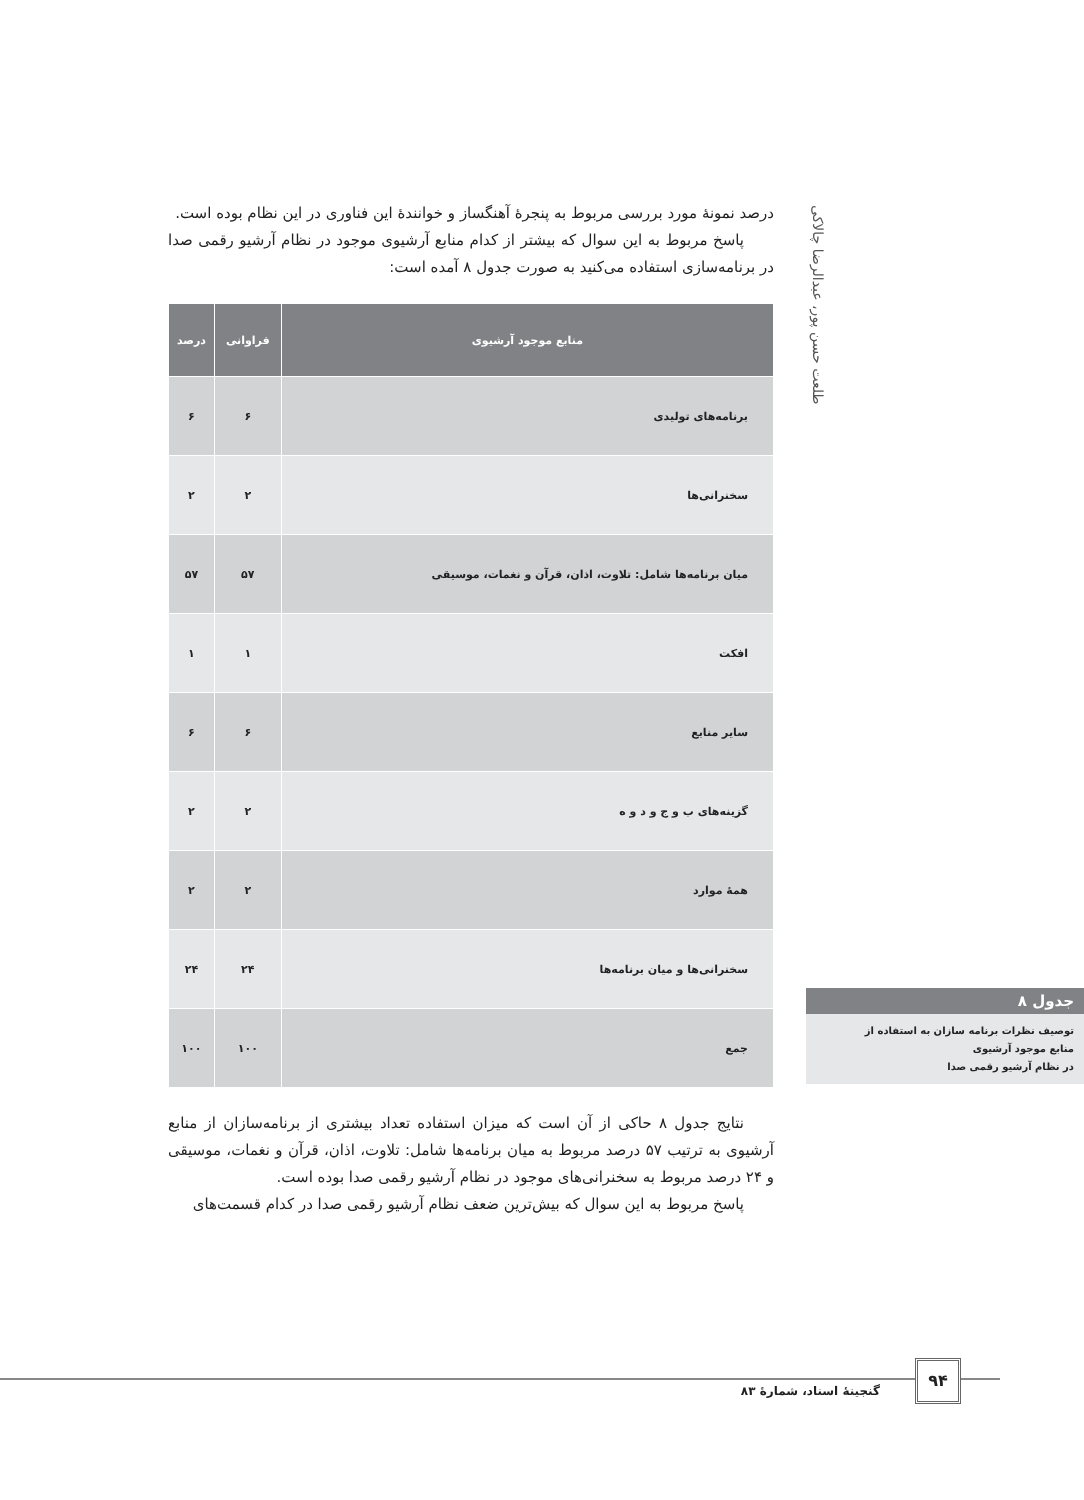طلعت حسن پور، عبدالرضا چالاکی
درصد نمونهٔ مورد بررسی مربوط به پنجرهٔ آهنگساز و خوانندهٔ این فناوری در این نظام بوده است.
پاسخ مربوط به این سوال که بیشتر از کدام منابع آرشیوی موجود در نظام آرشیو رقمی صدا در برنامه‌سازی استفاده می‌کنید به صورت جدول ۸ آمده است:
| منابع موجود آرشیوی | فراوانی | درصد |
| --- | --- | --- |
| برنامه‌های تولیدی | ۶ | ۶ |
| سخنرانی‌ها | ۲ | ۲ |
| میان برنامه‌ها شامل: تلاوت، اذان، قرآن و نغمات، موسیقی | ۵۷ | ۵۷ |
| افکت | ۱ | ۱ |
| سایر منابع | ۶ | ۶ |
| گزینه‌های ب و ج و د و ه | ۲ | ۲ |
| همهٔ موارد | ۲ | ۲ |
| سخنرانی‌ها و میان برنامه‌ها | ۲۴ | ۲۴ |
| جمع | ۱۰۰ | ۱۰۰ |
نتایج جدول ۸ حاکی از آن است که میزان استفاده تعداد بیشتری از برنامه‌سازان از منابع آرشیوی به ترتیب ۵۷ درصد مربوط به میان برنامه‌ها شامل: تلاوت، اذان، قرآن و نغمات، موسیقی و ۲۴ درصد مربوط به سخنرانی‌های موجود در نظام آرشیو رقمی صدا بوده است.
پاسخ مربوط به این سوال که بیش‌ترین ضعف نظام آرشیو رقمی صدا در کدام قسمت‌های
جدول ۸
توصیف نظرات برنامه سازان به استفاده از
منابع موجود آرشیوی
در نظام آرشیو رقمی صدا
گنجینهٔ اسناد، شمارهٔ ۸۳
۹۴